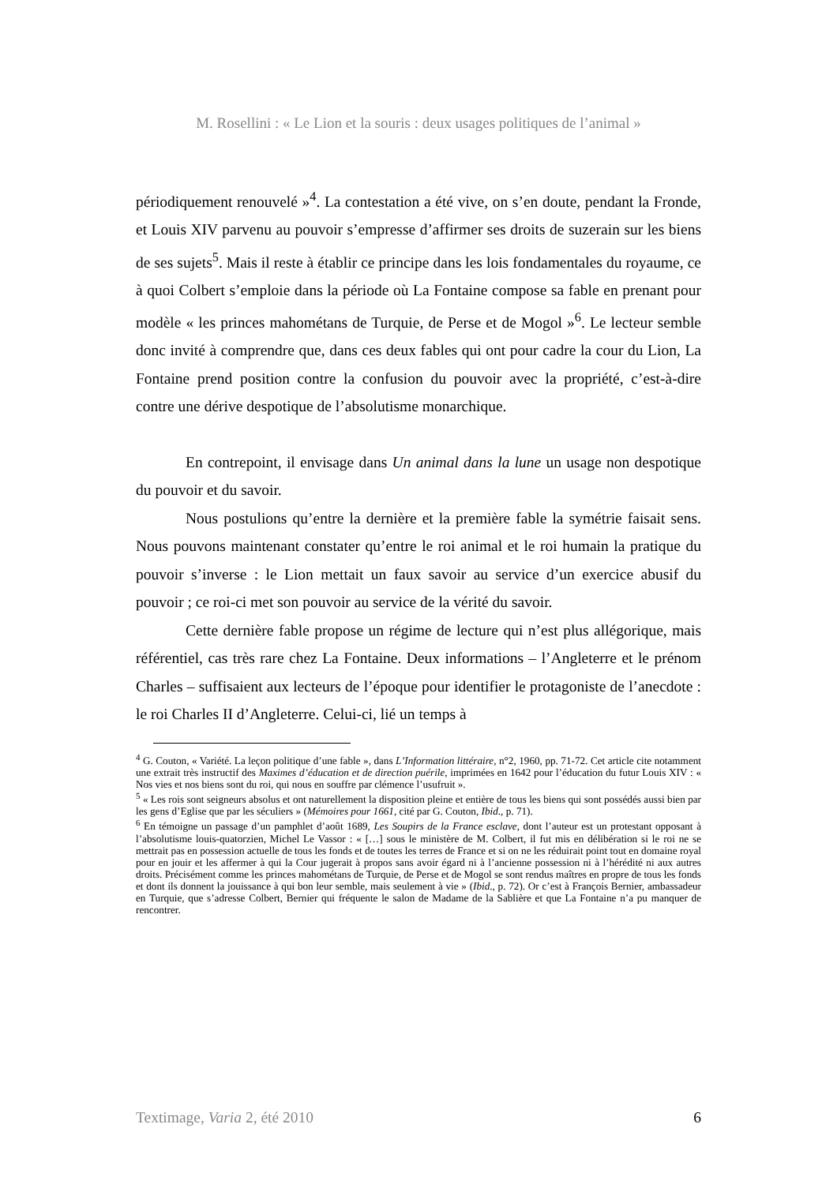M. Rosellini : « Le Lion et la souris : deux usages politiques de l’animal »
périodiquement renouvelé »<sup>4</sup>. La contestation a été vive, on s’en doute, pendant la Fronde, et Louis XIV parvenu au pouvoir s’empresse d’affirmer ses droits de suzerain sur les biens de ses sujets<sup>5</sup>. Mais il reste à établir ce principe dans les lois fondamentales du royaume, ce à quoi Colbert s’emploie dans la période où La Fontaine compose sa fable en prenant pour modèle « les princes mahométans de Turquie, de Perse et de Mogol »<sup>6</sup>. Le lecteur semble donc invité à comprendre que, dans ces deux fables qui ont pour cadre la cour du Lion, La Fontaine prend position contre la confusion du pouvoir avec la propriété, c’est-à-dire contre une dérive despotique de l’absolutisme monarchique.
En contrepoint, il envisage dans Un animal dans la lune un usage non despotique du pouvoir et du savoir.
Nous postulions qu’entre la dernière et la première fable la symétrie faisait sens. Nous pouvons maintenant constater qu’entre le roi animal et le roi humain la pratique du pouvoir s’inverse : le Lion mettait un faux savoir au service d’un exercice abusif du pouvoir ; ce roi-ci met son pouvoir au service de la vérité du savoir.
Cette dernière fable propose un régime de lecture qui n’est plus allégorique, mais référentiel, cas très rare chez La Fontaine. Deux informations – l’Angleterre et le prénom Charles – suffisaient aux lecteurs de l’époque pour identifier le protagoniste de l’anecdote : le roi Charles II d’Angleterre. Celui-ci, lié un temps à
<sup>4</sup> G. Couton, « Variété. La leçon politique d’une fable », dans L’Information littéraire, n°2, 1960, pp. 71-72. Cet article cite notamment une extrait très instructif des Maximes d’éducation et de direction puérile, imprimées en 1642 pour l’éducation du futur Louis XIV : « Nos vies et nos biens sont du roi, qui nous en souffre par clémence l’usufruit ».
<sup>5</sup> « Les rois sont seigneurs absolus et ont naturellement la disposition pleine et entière de tous les biens qui sont possédés aussi bien par les gens d’Eglise que par les séculiers » (Mémoires pour 1661, cité par G. Couton, Ibid., p. 71).
<sup>6</sup> En témoigne un passage d’un pamphlet d’août 1689, Les Soupirs de la France esclave, dont l’auteur est un protestant opposant à l’absolutisme louis-quatorzien, Michel Le Vassor : « […] sous le ministère de M. Colbert, il fut mis en délibération si le roi ne se mettrait pas en possession actuelle de tous les fonds et de toutes les terres de France et si on ne les réduirait point tout en domaine royal pour en jouir et les affermer à qui la Cour jugerait à propos sans avoir égard ni à l’ancienne possession ni à l’hérédité ni aux autres droits. Précisément comme les princes mahométans de Turquie, de Perse et de Mogol se sont rendus maîtres en propre de tous les fonds et dont ils donnent la jouissance à qui bon leur semble, mais seulement à vie » (Ibid., p. 72). Or c’est à François Bernier, ambassadeur en Turquie, que s’adresse Colbert, Bernier qui fréquente le salon de Madame de la Sablière et que La Fontaine n’a pu manquer de rencontrer.
Textimage, Varia 2, été 2010 6